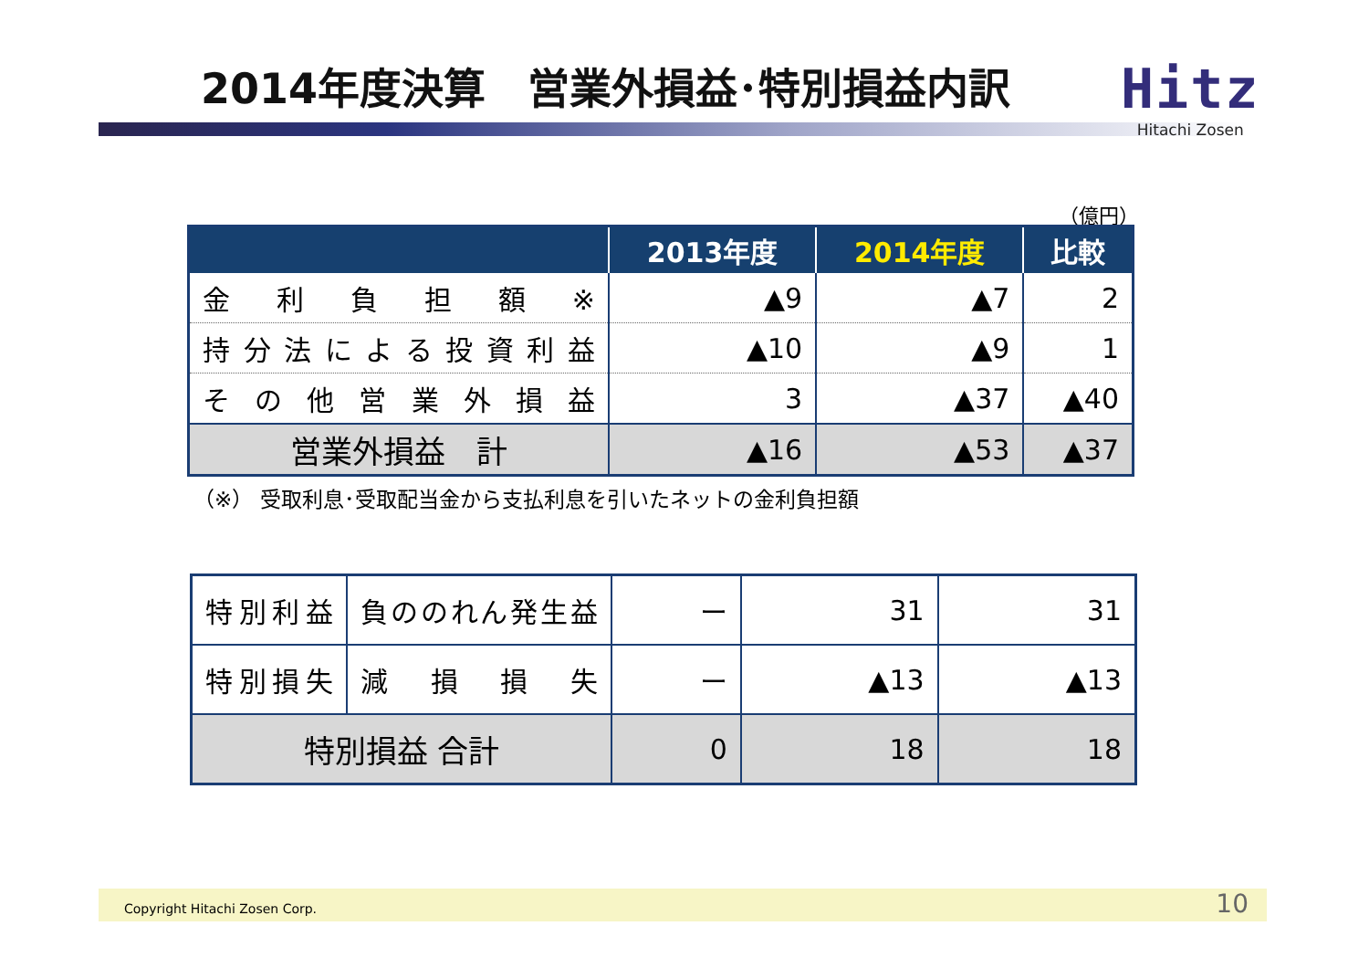2014年度決算　営業外損益･特別損益内訳
Hitz
Hitachi Zosen
（億円）
| | 2013年度 | 2014年度 | 比較 |
| --- | --- | --- | --- |
| 金利負担額※ | ▲9 | ▲7 | 2 |
| 持分法による投資利益 | ▲10 | ▲9 | 1 |
| その他営業外損益 | 3 | ▲37 | ▲40 |
| 営業外損益 計 | ▲16 | ▲53 | ▲37 |
（※） 受取利息･受取配当金から支払利息を引いたネットの金利負担額
| 特別利益 | 負ののれん発生益 | ー | 31 | 31 |
| 特別損失 | 減損損失 | ー | ▲13 | ▲13 |
| 特別損益 合計 | | 0 | 18 | 18 |
Copyright Hitachi Zosen Corp. 10